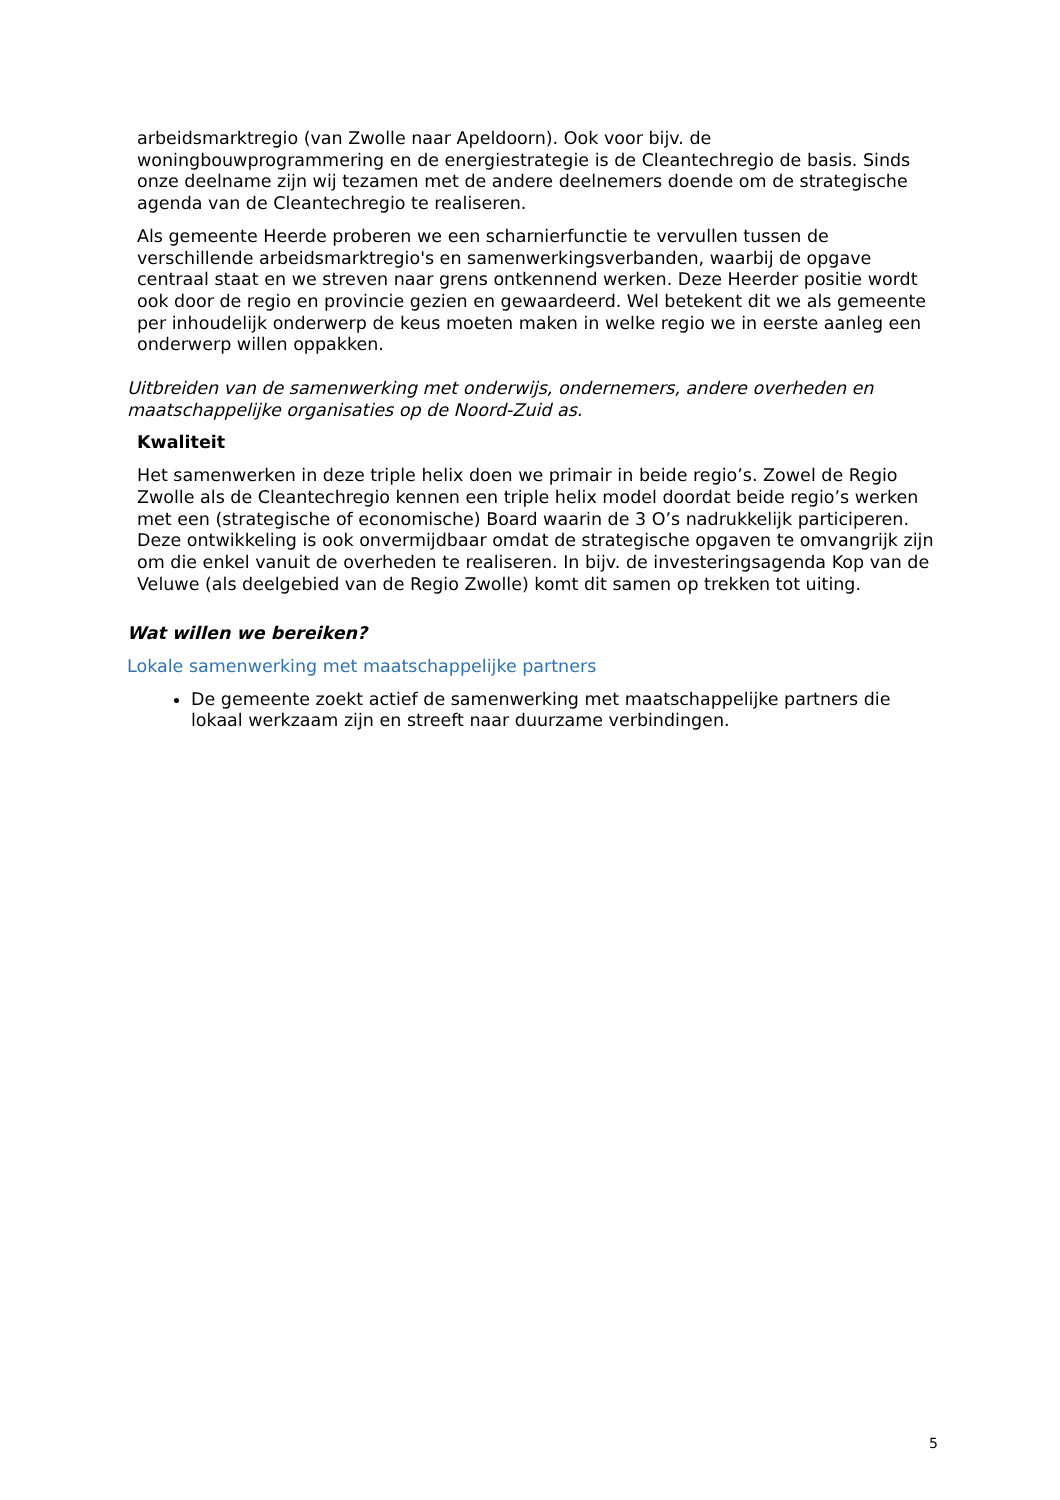arbeidsmarktregio (van Zwolle naar Apeldoorn). Ook voor bijv. de woningbouwprogrammering en de energiestrategie is de Cleantechregio de basis. Sinds onze deelname zijn wij tezamen met de andere deelnemers doende om de strategische agenda van de Cleantechregio te realiseren.
Als gemeente Heerde proberen we een scharnierfunctie te vervullen tussen de verschillende arbeidsmarktregio's en samenwerkingsverbanden, waarbij de opgave centraal staat en we streven naar grens ontkennend werken. Deze Heerder positie wordt ook door de regio en provincie gezien en gewaardeerd. Wel betekent dit we als gemeente per inhoudelijk onderwerp de keus moeten maken in welke regio we in eerste aanleg een onderwerp willen oppakken.
Uitbreiden van de samenwerking met onderwijs, ondernemers, andere overheden en maatschappelijke organisaties op de Noord-Zuid as.
Kwaliteit
Het samenwerken in deze triple helix doen we primair in beide regio’s. Zowel de Regio Zwolle als de Cleantechregio kennen een triple helix model doordat beide regio’s werken met een (strategische of economische) Board waarin de 3 O’s nadrukkelijk participeren. Deze ontwikkeling is ook onvermijdbaar omdat de strategische opgaven te omvangrijk zijn om die enkel vanuit de overheden te realiseren. In bijv. de investeringsagenda Kop van de Veluwe (als deelgebied van de Regio Zwolle) komt dit samen op trekken tot uiting.
Wat willen we bereiken?
Lokale samenwerking met maatschappelijke partners
De gemeente zoekt actief de samenwerking met maatschappelijke partners die lokaal werkzaam zijn en streeft naar duurzame verbindingen.
5